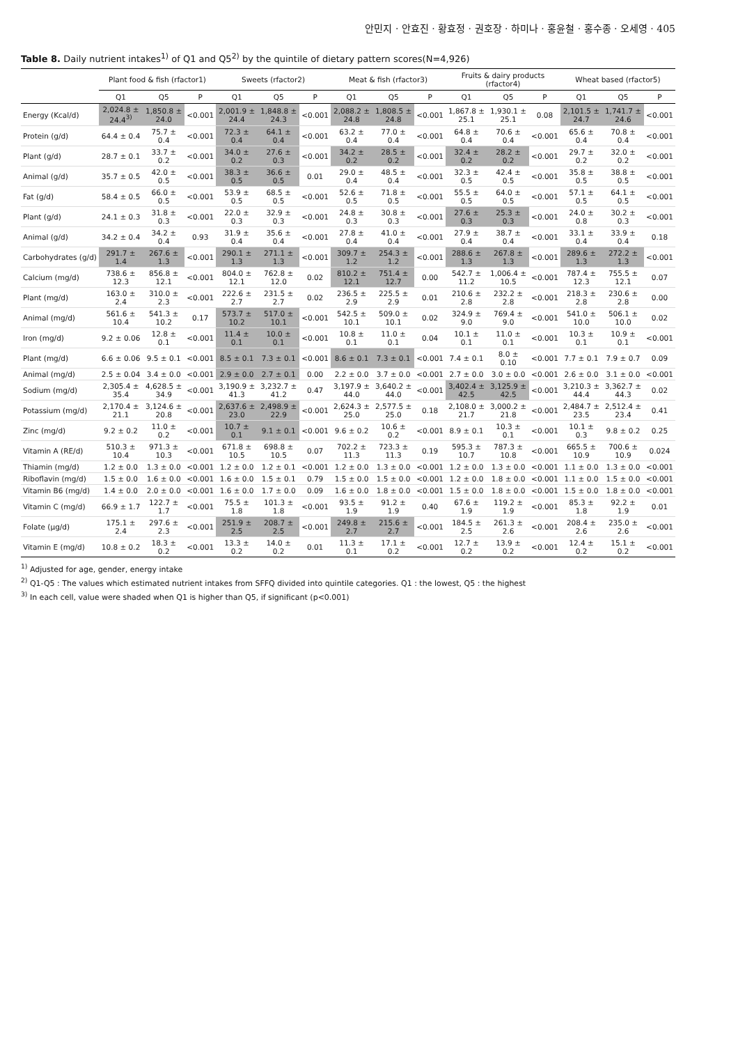안민지 · 안효진 · 황효정 · 권호장 · 하미나 · 홍윤철 · 홍수종 · 오세영 · 405
Table 8. Daily nutrient intakes<sup>1)</sup> of Q1 and Q5<sup>2)</sup> by the quintile of dietary pattern scores(N=4,926)
| | Plant food & fish (rfactor1) | | | Sweets (rfactor2) | | | Meat & fish (rfactor3) | | | Fruits & dairy products (rfactor4) | | | Wheat based (rfactor5) | | |
| --- | --- | --- | --- | --- | --- | --- | --- | --- | --- | --- | --- | --- | --- | --- | --- |
| | Q1 | Q5 | P | Q1 | Q5 | P | Q1 | Q5 | P | Q1 | Q5 | P | Q1 | Q5 | P |
| Energy (Kcal/d) | 2,024.8 ± 24.4<sup>3)</sup> | 1,850.8 ± 24.0 | <0.001 | 2,001.9 ± 24.4 | 1,848.8 ± 24.3 | <0.001 | 2,088.2 ± 24.8 | 1,808.5 ± 24.8 | <0.001 | 1,867.8 ± 25.1 | 1,930.1 ± 25.1 | 0.08 | 2,101.5 ± 24.7 | 1,741.7 ± 24.6 | <0.001 |
| Protein (g/d) | 64.4 ± 0.4 | 75.7 ± 0.4 | <0.001 | 72.3 ± 0.4 | 64.1 ± 0.4 | <0.001 | 63.2 ± 0.4 | 77.0 ± 0.4 | <0.001 | 64.8 ± 0.4 | 70.6 ± 0.4 | <0.001 | 65.6 ± 0.4 | 70.8 ± 0.4 | <0.001 |
| Plant (g/d) | 28.7 ± 0.1 | 33.7 ± 0.2 | <0.001 | 34.0 ± 0.2 | 27.6 ± 0.3 | <0.001 | 34.2 ± 0.2 | 28.5 ± 0.2 | <0.001 | 32.4 ± 0.2 | 28.2 ± 0.2 | <0.001 | 29.7 ± 0.2 | 32.0 ± 0.2 | <0.001 |
| Animal (g/d) | 35.7 ± 0.5 | 42.0 ± 0.5 | <0.001 | 38.3 ± 0.5 | 36.6 ± 0.5 | 0.01 | 29.0 ± 0.4 | 48.5 ± 0.4 | <0.001 | 32.3 ± 0.5 | 42.4 ± 0.5 | <0.001 | 35.8 ± 0.5 | 38.8 ± 0.5 | <0.001 |
| Fat (g/d) | 58.4 ± 0.5 | 66.0 ± 0.5 | <0.001 | 53.9 ± 0.5 | 68.5 ± 0.5 | <0.001 | 52.6 ± 0.5 | 71.8 ± 0.5 | <0.001 | 55.5 ± 0.5 | 64.0 ± 0.5 | <0.001 | 57.1 ± 0.5 | 64.1 ± 0.5 | <0.001 |
| Plant (g/d) | 24.1 ± 0.3 | 31.8 ± 0.3 | <0.001 | 22.0 ± 0.3 | 32.9 ± 0.3 | <0.001 | 24.8 ± 0.3 | 30.8 ± 0.3 | <0.001 | 27.6 ± 0.3 | 25.3 ± 0.3 | <0.001 | 24.0 ± 0.8 | 30.2 ± 0.3 | <0.001 |
| Animal (g/d) | 34.2 ± 0.4 | 34.2 ± 0.4 | 0.93 | 31.9 ± 0.4 | 35.6 ± 0.4 | <0.001 | 27.8 ± 0.4 | 41.0 ± 0.4 | <0.001 | 27.9 ± 0.4 | 38.7 ± 0.4 | <0.001 | 33.1 ± 0.4 | 33.9 ± 0.4 | 0.18 |
| Carbohydrates (g/d) | 291.7 ± 1.4 | 267.6 ± 1.3 | <0.001 | 290.1 ± 1.3 | 271.1 ± 1.3 | <0.001 | 309.7 ± 1.2 | 254.3 ± 1.2 | <0.001 | 288.6 ± 1.3 | 267.8 ± 1.3 | <0.001 | 289.6 ± 1.3 | 272.2 ± 1.3 | <0.001 |
| Calcium (mg/d) | 738.6 ± 12.3 | 856.8 ± 12.1 | <0.001 | 804.0 ± 12.1 | 762.8 ± 12.0 | 0.02 | 810.2 ± 12.1 | 751.4 ± 12.7 | 0.00 | 542.7 ± 11.2 | 1,006.4 ± 10.5 | <0.001 | 787.4 ± 12.3 | 755.5 ± 12.1 | 0.07 |
| Plant (mg/d) | 163.0 ± 2.4 | 310.0 ± 2.3 | <0.001 | 222.6 ± 2.7 | 231.5 ± 2.7 | 0.02 | 236.5 ± 2.9 | 225.5 ± 2.9 | 0.01 | 210.6 ± 2.8 | 232.2 ± 2.8 | <0.001 | 218.3 ± 2.8 | 230.6 ± 2.8 | 0.00 |
| Animal (mg/d) | 561.6 ± 10.4 | 541.3 ± 10.2 | 0.17 | 573.7 ± 10.2 | 517.0 ± 10.1 | <0.001 | 542.5 ± 10.1 | 509.0 ± 10.1 | 0.02 | 324.9 ± 9.0 | 769.4 ± 9.0 | <0.001 | 541.0 ± 10.0 | 506.1 ± 10.0 | 0.02 |
| Iron (mg/d) | 9.2 ± 0.06 | 12.8 ± 0.1 | <0.001 | 11.4 ± 0.1 | 10.0 ± 0.1 | <0.001 | 10.8 ± 0.1 | 11.0 ± 0.1 | 0.04 | 10.1 ± 0.1 | 11.0 ± 0.1 | <0.001 | 10.3 ± 0.1 | 10.9 ± 0.1 | <0.001 |
| Plant (mg/d) | 6.6 ± 0.06 | 9.5 ± 0.1 | <0.001 | 8.5 ± 0.1 | 7.3 ± 0.1 | <0.001 | 8.6 ± 0.1 | 7.3 ± 0.1 | <0.001 | 7.4 ± 0.1 | 8.0 ± 0.10 | <0.001 | 7.7 ± 0.1 | 7.9 ± 0.7 | 0.09 |
| Animal (mg/d) | 2.5 ± 0.04 | 3.4 ± 0.0 | <0.001 | 2.9 ± 0.0 | 2.7 ± 0.1 | 0.00 | 2.2 ± 0.0 | 3.7 ± 0.0 | <0.001 | 2.7 ± 0.0 | 3.0 ± 0.0 | <0.001 | 2.6 ± 0.0 | 3.1 ± 0.0 | <0.001 |
| Sodium (mg/d) | 2,305.4 ± 35.4 | 4,628.5 ± 34.9 | <0.001 | 3,190.9 ± 41.3 | 3,232.7 ± 41.2 | 0.47 | 3,197.9 ± 44.0 | 3,640.2 ± 44.0 | <0.001 | 3,402.4 ± 42.5 | 3,125.9 ± 42.5 | <0.001 | 3,210.3 ± 44.4 | 3,362.7 ± 44.3 | 0.02 |
| Potassium (mg/d) | 2,170.4 ± 21.1 | 3,124.6 ± 20.8 | <0.001 | 2,637.6 ± 23.0 | 2,498.9 ± 22.9 | <0.001 | 2,624.3 ± 25.0 | 2,577.5 ± 25.0 | 0.18 | 2,108.0 ± 21.7 | 3,000.2 ± 21.8 | <0.001 | 2,484.7 ± 23.5 | 2,512.4 ± 23.4 | 0.41 |
| Zinc (mg/d) | 9.2 ± 0.2 | 11.0 ± 0.2 | <0.001 | 10.7 ± 0.1 | 9.1 ± 0.1 | <0.001 | 9.6 ± 0.2 | 10.6 ± 0.2 | <0.001 | 8.9 ± 0.1 | 10.3 ± 0.1 | <0.001 | 10.1 ± 0.3 | 9.8 ± 0.2 | 0.25 |
| Vitamin A (RE/d) | 510.3 ± 10.4 | 971.3 ± 10.3 | <0.001 | 671.8 ± 10.5 | 698.8 ± 10.5 | 0.07 | 702.2 ± 11.3 | 723.3 ± 11.3 | 0.19 | 595.3 ± 10.7 | 787.3 ± 10.8 | <0.001 | 665.5 ± 10.9 | 700.6 ± 10.9 | 0.024 |
| Thiamin (mg/d) | 1.2 ± 0.0 | 1.3 ± 0.0 | <0.001 | 1.2 ± 0.0 | 1.2 ± 0.1 | <0.001 | 1.2 ± 0.0 | 1.3 ± 0.0 | <0.001 | 1.2 ± 0.0 | 1.3 ± 0.0 | <0.001 | 1.1 ± 0.0 | 1.3 ± 0.0 | <0.001 |
| Riboflavin (mg/d) | 1.5 ± 0.0 | 1.6 ± 0.0 | <0.001 | 1.6 ± 0.0 | 1.5 ± 0.1 | 0.79 | 1.5 ± 0.0 | 1.5 ± 0.0 | <0.001 | 1.2 ± 0.0 | 1.8 ± 0.0 | <0.001 | 1.1 ± 0.0 | 1.5 ± 0.0 | <0.001 |
| Vitamin B6 (mg/d) | 1.4 ± 0.0 | 2.0 ± 0.0 | <0.001 | 1.6 ± 0.0 | 1.7 ± 0.0 | 0.09 | 1.6 ± 0.0 | 1.8 ± 0.0 | <0.001 | 1.5 ± 0.0 | 1.8 ± 0.0 | <0.001 | 1.5 ± 0.0 | 1.8 ± 0.0 | <0.001 |
| Vitamin C (mg/d) | 66.9 ± 1.7 | 122.7 ± 1.7 | <0.001 | 75.5 ± 1.8 | 101.3 ± 1.8 | <0.001 | 93.5 ± 1.9 | 91.2 ± 1.9 | 0.40 | 67.6 ± 1.9 | 119.2 ± 1.9 | <0.001 | 85.3 ± 1.8 | 92.2 ± 1.9 | 0.01 |
| Folate (µg/d) | 175.1 ± 2.4 | 297.6 ± 2.3 | <0.001 | 251.9 ± 2.5 | 208.7 ± 2.5 | <0.001 | 249.8 ± 2.7 | 215.6 ± 2.7 | <0.001 | 184.5 ± 2.5 | 261.3 ± 2.6 | <0.001 | 208.4 ± 2.6 | 235.0 ± 2.6 | <0.001 |
| Vitamin E (mg/d) | 10.8 ± 0.2 | 18.3 ± 0.2 | <0.001 | 13.3 ± 0.2 | 14.0 ± 0.2 | 0.01 | 11.3 ± 0.1 | 17.1 ± 0.2 | <0.001 | 12.7 ± 0.2 | 13.9 ± 0.2 | <0.001 | 12.4 ± 0.2 | 15.1 ± 0.2 | <0.001 |
<sup>1)</sup> Adjusted for age, gender, energy intake
<sup>2)</sup> Q1-Q5 : The values which estimated nutrient intakes from SFFQ divided into quintile categories. Q1 : the lowest, Q5 : the highest
<sup>3)</sup> In each cell, value were shaded when Q1 is higher than Q5, if significant (p<0.001)